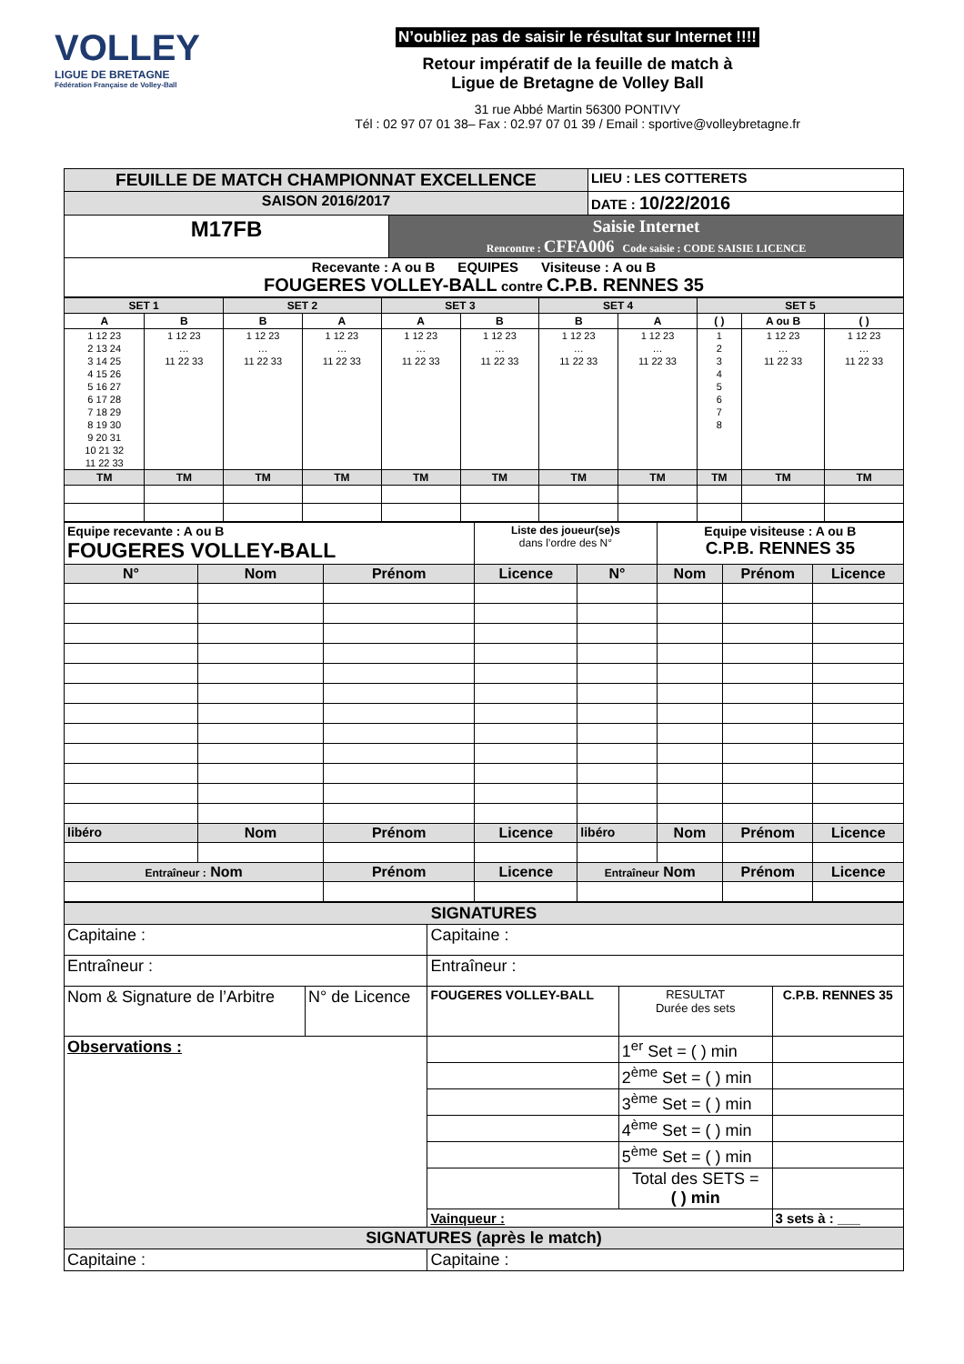VOLLEY
LIGUE DE BRETAGNE
Fédération Française de Volley-Ball
N’oubliez pas de saisir le résultat sur Internet !!!!
Retour impératif de la feuille de match à
Ligue de Bretagne de Volley Ball
31 rue Abbé Martin 56300 PONTIVY
Tél : 02 97 07 01 38– Fax : 02.97 07 01 39 / Email : sportive@volleybretagne.fr
| FEUILLE DE MATCH CHAMPIONNAT EXCELLENCE | | LIEU : LES COTTERETS |
| SAISON 2016/2017 | | DATE : 10/22/2016 |
| M17FB | Saisie Internet Rencontre : CFFA006 Code saisie : CODE SAISIE LICENCE | |
| Recevante : A ou B EQUIPES Visiteuse : A ou B FOUGERES VOLLEY-BALL contre C.P.B. RENNES 35 | | |
| SET 1 | | SET 2 | | SET 3 | | SET 4 | | SET 5 | | |
| A | B | B | A | A | B | B | A | ( ) | A ou B | ( ) |
| 1 12 23 2 13 24 3 14 25 4 15 26 5 16 27 6 17 28 7 18 29 8 19 30 9 20 31 10 21 32 11 22 33 | 1 12 23 … 11 22 33 | 1 12 23 … 11 22 33 | 1 12 23 … 11 22 33 | 1 12 23 … 11 22 33 | 1 12 23 … 11 22 33 | 1 12 23 … 11 22 33 | 1 12 23 … 11 22 33 | 1 2 3 4 5 6 7 8 | 1 12 23 … 11 22 33 | 1 12 23 … 11 22 33 |
| TM | TM | TM | TM | TM | TM | TM | TM | TM | TM | TM |
| Equipe recevante : A ou B FOUGERES VOLLEY-BALL | | | Liste des joueur(se)s dans l’ordre des N° | | Equipe visiteuse : A ou B C.P.B. RENNES 35 | | |
| N° | Nom | Prénom | Licence | N° | Nom | Prénom | Licence |
| libéro | Nom | Prénom | Licence | libéro | Nom | Prénom | Licence |
| Entraîneur : Nom | | Prénom | Licence | Entraîneur Nom | | Prénom | Licence |
| SIGNATURES | | | | |
| Capitaine : | | Capitaine : | | |
| Entraîneur : | | Entraîneur : | | |
| Nom & Signature de l’Arbitre | N° de Licence | FOUGERES VOLLEY-BALL | RESULTAT Durée des sets | C.P.B. RENNES 35 |
| Observations : | | | 1<sup>er</sup> Set = ( ) min | |
| | | | 2<sup>ème</sup> Set = ( ) min | |
| | | | 3<sup>ème</sup> Set = ( ) min | |
| | | | 4<sup>ème</sup> Set = ( ) min | |
| | | | 5<sup>ème</sup> Set = ( ) min | |
| | | | Total des SETS = ( ) min | |
| | | Vainqueur : | | 3 sets à : ___ |
| SIGNATURES (après le match) | | | | |
| Capitaine : | | Capitaine : | | |